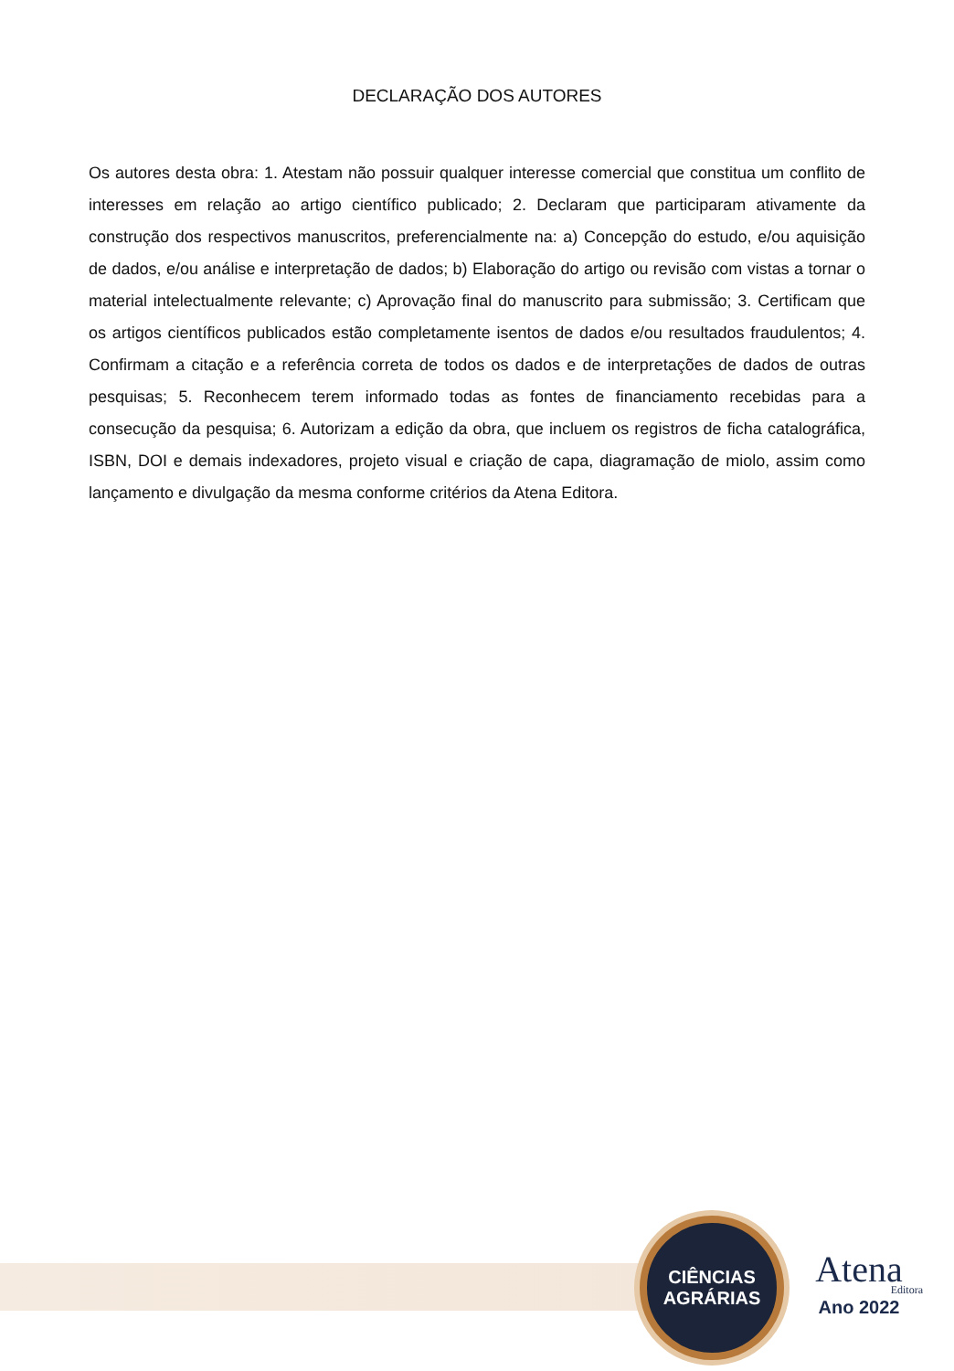DECLARAÇÃO DOS AUTORES
Os autores desta obra: 1. Atestam não possuir qualquer interesse comercial que constitua um conflito de interesses em relação ao artigo científico publicado; 2. Declaram que participaram ativamente da construção dos respectivos manuscritos, preferencialmente na: a) Concepção do estudo, e/ou aquisição de dados, e/ou análise e interpretação de dados; b) Elaboração do artigo ou revisão com vistas a tornar o material intelectualmente relevante; c) Aprovação final do manuscrito para submissão; 3. Certificam que os artigos científicos publicados estão completamente isentos de dados e/ou resultados fraudulentos; 4. Confirmam a citação e a referência correta de todos os dados e de interpretações de dados de outras pesquisas; 5. Reconhecem terem informado todas as fontes de financiamento recebidas para a consecução da pesquisa; 6. Autorizam a edição da obra, que incluem os registros de ficha catalográfica, ISBN, DOI e demais indexadores, projeto visual e criação de capa, diagramação de miolo, assim como lançamento e divulgação da mesma conforme critérios da Atena Editora.
CIÊNCIAS
AGRÁRIAS
Atena
Editora
Ano 2022